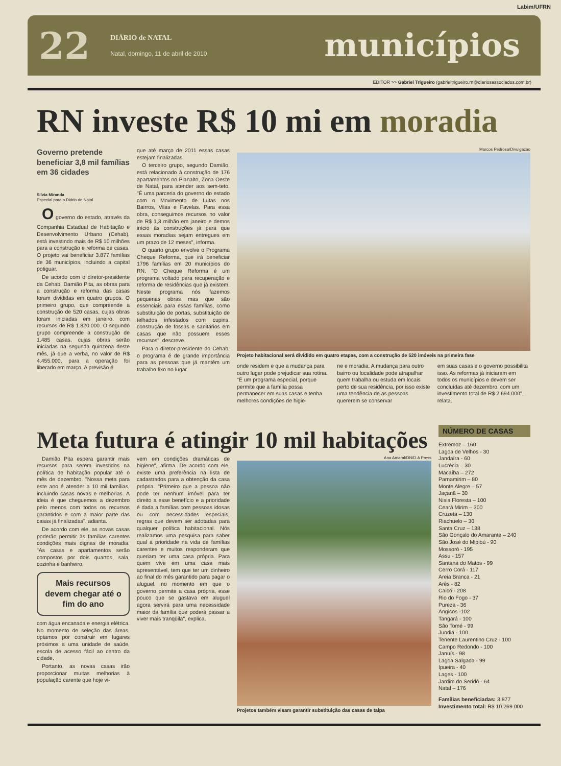Labim/UFRN
22
DIÁRIO de NATAL
Natal, domingo, 11 de abril de 2010
municípios
EDITOR >> Gabriel Trigueiro (gabrieltrigueiro.rn@diariosassociados.com.br)
RN investe R$ 10 mi em moradia
Governo pretende beneficiar 3,8 mil famílias em 36 cidades
Sílvia Miranda
Especial para o Diário de Natal
O governo do estado, através da Companhia Estadual de Habitação e Desenvolvimento Urbano (Cehab), está investindo mais de R$ 10 milhões para a construção e reforma de casas. O projeto vai beneficiar 3.877 famílias de 36 municípios, incluindo a capital potiguar.
De acordo com o diretor-presidente da Cehab, Damião Pita, as obras para a construção e reforma das casas foram divididas em quatro grupos. O primeiro grupo, que compreende a construção de 520 casas, cujas obras foram iniciadas em janeiro, com recursos de R$ 1.820.000. O segundo grupo compreende a construção de 1.485 casas, cujas obras serão iniciadas na segunda quinzena deste mês, já que a verba, no valor de R$ 4.455.000, para a operação foi liberado em março. A previsão é
que até março de 2011 essas casas estejam finalizadas.
O terceiro grupo, segundo Damião, está relacionado à construção de 176 apartamentos no Planalto, Zona Oeste de Natal, para atender aos sem-teto. "É uma parceria do governo do estado com o Movimento de Lutas nos Bairros, Vilas e Favelas. Para essa obra, conseguimos recursos no valor de R$ 1,3 milhão em janeiro e demos início às construções já para que essas moradias sejam entregues em um prazo de 12 meses", informa.
O quarto grupo envolve o Programa Cheque Reforma, que irá beneficiar 1796 famílias em 20 municípios do RN. "O Cheque Reforma é um programa voltado para recuperação e reforma de residências que já existem. Neste programa nós fazemos pequenas obras mas que são essenciais para essas famílias, como substituição de portas, substituição de telhados infestados com cupins, construção de fossas e sanitários em casas que não possuem esses recursos", descreve.
Para o diretor-presidente do Cehab, o programa é de grande importância para as pessoas que já mantêm um trabalho fixo no lugar
Marcos Pedrosa/Divulgacao
Projeto habitacional será dividido em quatro etapas, com a construção de 520 imóveis na primeira fase
onde residem e que a mudança para outro lugar pode prejudicar sua rotina. "É um programa especial, porque permite que a família possa permanecer em suas casas e tenha melhores condições de higie-
ne e moradia. A mudança para outro bairro ou localidade pode atrapalhar quem trabalha ou estuda em locais perto de sua residência, por isso existe uma tendência de as pessoas quererem se conservar
em suas casas e o governo possibilita isso. As reformas já iniciaram em todos os municípios e devem ser concluídas até dezembro, com um investimento total de R$ 2.694.000", relata.
Meta futura é atingir 10 mil habitações
Damião Pita espera garantir mais recursos para serem investidos na política de habitação popular até o mês de dezembro. "Nossa meta para este ano é atender a 10 mil famílias, incluindo casas novas e melhorias. A ideia é que cheguemos a dezembro pelo menos com todos os recursos garantidos e com a maior parte das casas já finalizadas", adianta.
De acordo com ele, as novas casas poderão permitir às famílias carentes condições mais dignas de moradia. "As casas e apartamentos serão compostos por dois quartos, sala, cozinha e banheiro,
Mais recursos devem chegar até o fim do ano
com água encanada e energia elétrica. No momento de seleção das áreas, optamos por construir em lugares próximos a uma unidade de saúde, escola de acesso fácil ao centro da cidade.
Portanto, as novas casas irão proporcionar muitas melhorias à população carente que hoje vi-
vem em condições dramáticas de higiene", afirma. De acordo com ele, existe uma preferência na lista de cadastrados para a obtenção da casa própria. "Primeiro que a pessoa não pode ter nenhum imóvel para ter direito a esse benefício e a prioridade é dada a famílias com pessoas idosas ou com necessidades especiais, regras que devem ser adotadas para qualquer política habitacional. Nós realizamos uma pesquisa para saber qual a prioridade na vida de famílias carentes e muitos responderam que queriam ter uma casa própria. Para quem vive em uma casa mais apresentável, tem que ter um dinheiro ao final do mês garantido para pagar o aluguel, no momento em que o governo permite a casa própria, esse pouco que se gastava em aluguel agora servirá para uma necessidade maior da família que poderá passar a viver mais tranqüila", explica.
Ana Amaral/DN/D.A Press
Projetos também visam garantir substituição das casas de taipa
NÚMERO DE CASAS
Extremoz – 160
Lagoa de Velhos - 30
Jandaíra - 60
Lucrécia – 30
Macaíba – 272
Parnamirim – 80
Monte Alegre – 57
Jaçanã – 30
Nisia Floresta – 100
Ceará Mirim – 300
Cruzeta – 130
Riachuelo – 30
Santa Cruz – 138
São Gonçalo do Amarante – 240
São José do Mipibú - 90
Mossoró - 195
Assu - 157
Santana do Matos - 99
Cerro Corá - 117
Areia Branca - 21
Arês - 82
Caicó - 208
Rio do Fogo - 37
Pureza - 36
Angicos -102
Tangará - 100
São Tomé - 99
Jundiá - 100
Tenente Laurentino Cruz - 100
Campo Redondo - 100
Januís - 98
Lagoa Salgada - 99
Ipueira - 40
Lages - 100
Jardim do Seridó - 64
Natal – 176
Famílias beneficiadas: 3.877
Investimento total: R$ 10.269.000